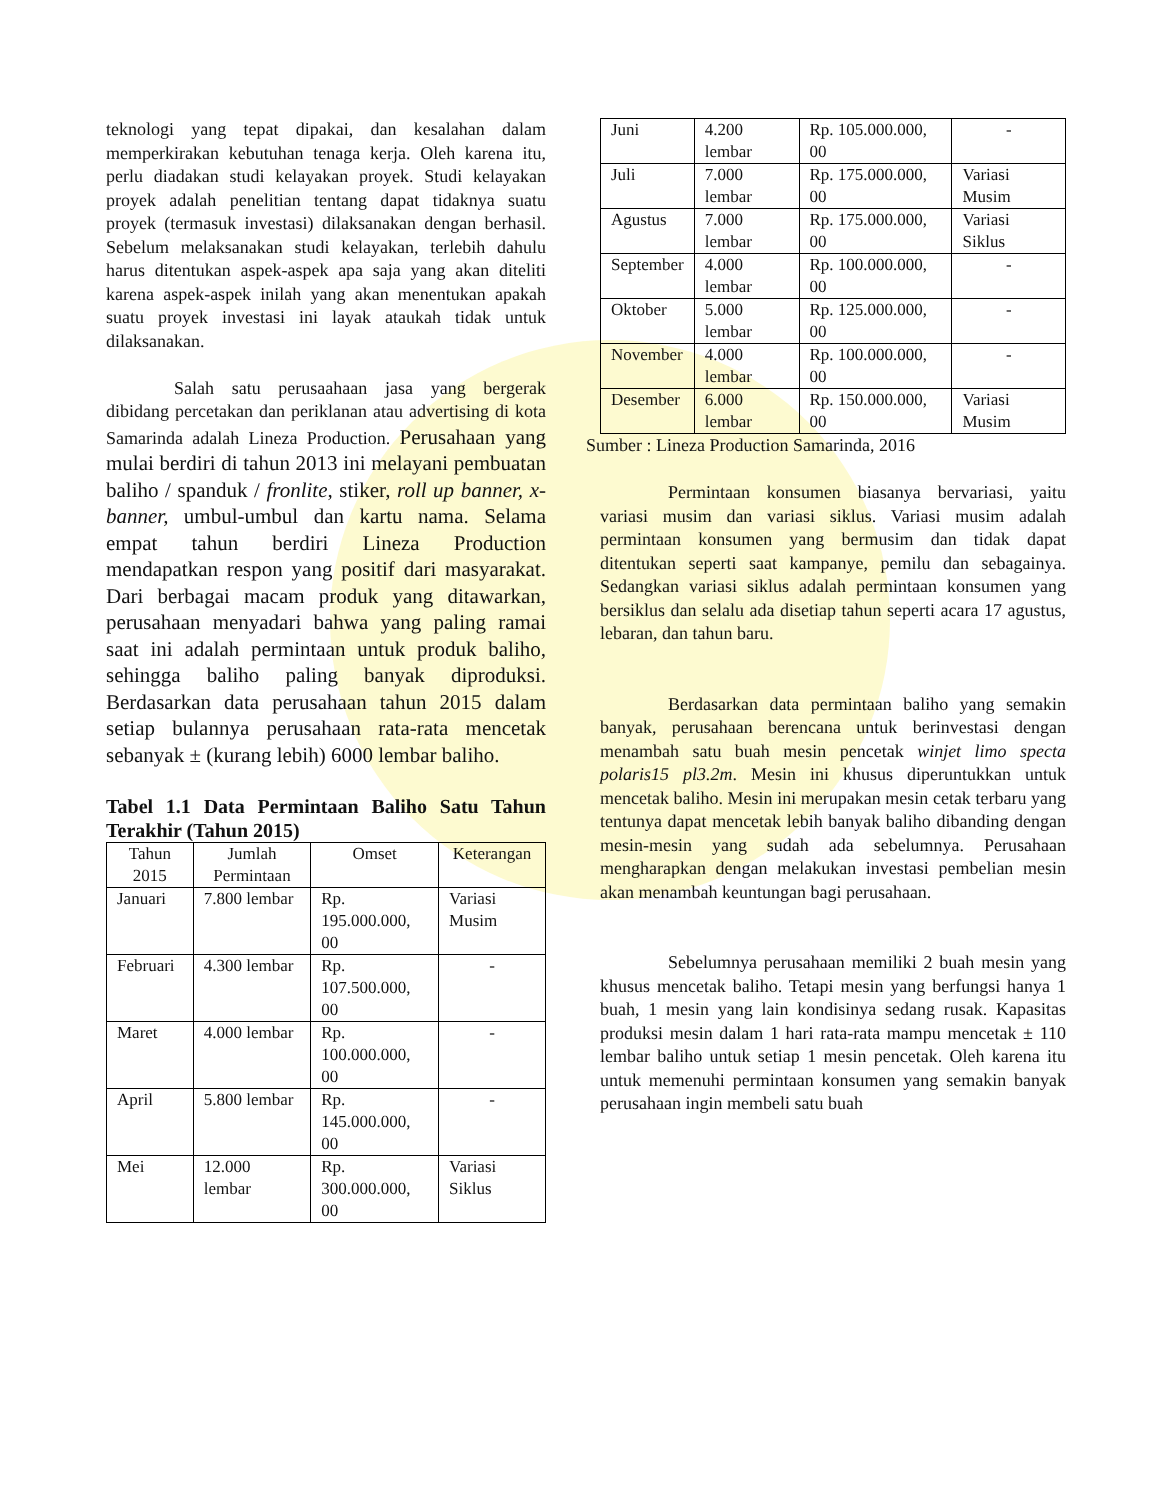teknologi yang tepat dipakai, dan kesalahan dalam memperkirakan kebutuhan tenaga kerja. Oleh karena itu, perlu diadakan studi kelayakan proyek. Studi kelayakan proyek adalah penelitian tentang dapat tidaknya suatu proyek (termasuk investasi) dilaksanakan dengan berhasil. Sebelum melaksanakan studi kelayakan, terlebih dahulu harus ditentukan aspek-aspek apa saja yang akan diteliti karena aspek-aspek inilah yang akan menentukan apakah suatu proyek investasi ini layak ataukah tidak untuk dilaksanakan.
Salah satu perusaahaan jasa yang bergerak dibidang percetakan dan periklanan atau advertising di kota Samarinda adalah Lineza Production. Perusahaan yang mulai berdiri di tahun 2013 ini melayani pembuatan baliho / spanduk / fronlite, stiker, roll up banner, x-banner, umbul-umbul dan kartu nama. Selama empat tahun berdiri Lineza Production mendapatkan respon yang positif dari masyarakat. Dari berbagai macam produk yang ditawarkan, perusahaan menyadari bahwa yang paling ramai saat ini adalah permintaan untuk produk baliho, sehingga baliho paling banyak diproduksi. Berdasarkan data perusahaan tahun 2015 dalam setiap bulannya perusahaan rata-rata mencetak sebanyak ± (kurang lebih) 6000 lembar baliho.
Tabel 1.1 Data Permintaan Baliho Satu Tahun Terakhir (Tahun 2015)
| Tahun 2015 | Jumlah Permintaan | Omset | Keterangan |
| --- | --- | --- | --- |
| Januari | 7.800 lembar | Rp. 195.000.000, 00 | Variasi Musim |
| Februari | 4.300 lembar | Rp. 107.500.000, 00 | - |
| Maret | 4.000 lembar | Rp. 100.000.000, 00 | - |
| April | 5.800 lembar | Rp. 145.000.000, 00 | - |
| Mei | 12.000 lembar | Rp. 300.000.000, 00 | Variasi Siklus |
| Juni | 4.200 lembar | Rp. 105.000.000, 00 | - |
| Juli | 7.000 lembar | Rp. 175.000.000, 00 | Variasi Musim |
| Agustus | 7.000 lembar | Rp. 175.000.000, 00 | Variasi Siklus |
| September | 4.000 lembar | Rp. 100.000.000, 00 | - |
| Oktober | 5.000 lembar | Rp. 125.000.000, 00 | - |
| November | 4.000 lembar | Rp. 100.000.000, 00 | - |
| Desember | 6.000 lembar | Rp. 150.000.000, 00 | Variasi Musim |
Sumber : Lineza Production Samarinda, 2016
Permintaan konsumen biasanya bervariasi, yaitu variasi musim dan variasi siklus. Variasi musim adalah permintaan konsumen yang bermusim dan tidak dapat ditentukan seperti saat kampanye, pemilu dan sebagainya. Sedangkan variasi siklus adalah permintaan konsumen yang bersiklus dan selalu ada disetiap tahun seperti acara 17 agustus, lebaran, dan tahun baru.
Berdasarkan data permintaan baliho yang semakin banyak, perusahaan berencana untuk berinvestasi dengan menambah satu buah mesin pencetak winjet limo specta polaris15 pl3.2m. Mesin ini khusus diperuntukkan untuk mencetak baliho. Mesin ini merupakan mesin cetak terbaru yang tentunya dapat mencetak lebih banyak baliho dibanding dengan mesin-mesin yang sudah ada sebelumnya. Perusahaan mengharapkan dengan melakukan investasi pembelian mesin akan menambah keuntungan bagi perusahaan.
Sebelumnya perusahaan memiliki 2 buah mesin yang khusus mencetak baliho. Tetapi mesin yang berfungsi hanya 1 buah, 1 mesin yang lain kondisinya sedang rusak. Kapasitas produksi mesin dalam 1 hari rata-rata mampu mencetak ± 110 lembar baliho untuk setiap 1 mesin pencetak. Oleh karena itu untuk memenuhi permintaan konsumen yang semakin banyak perusahaan ingin membeli satu buah